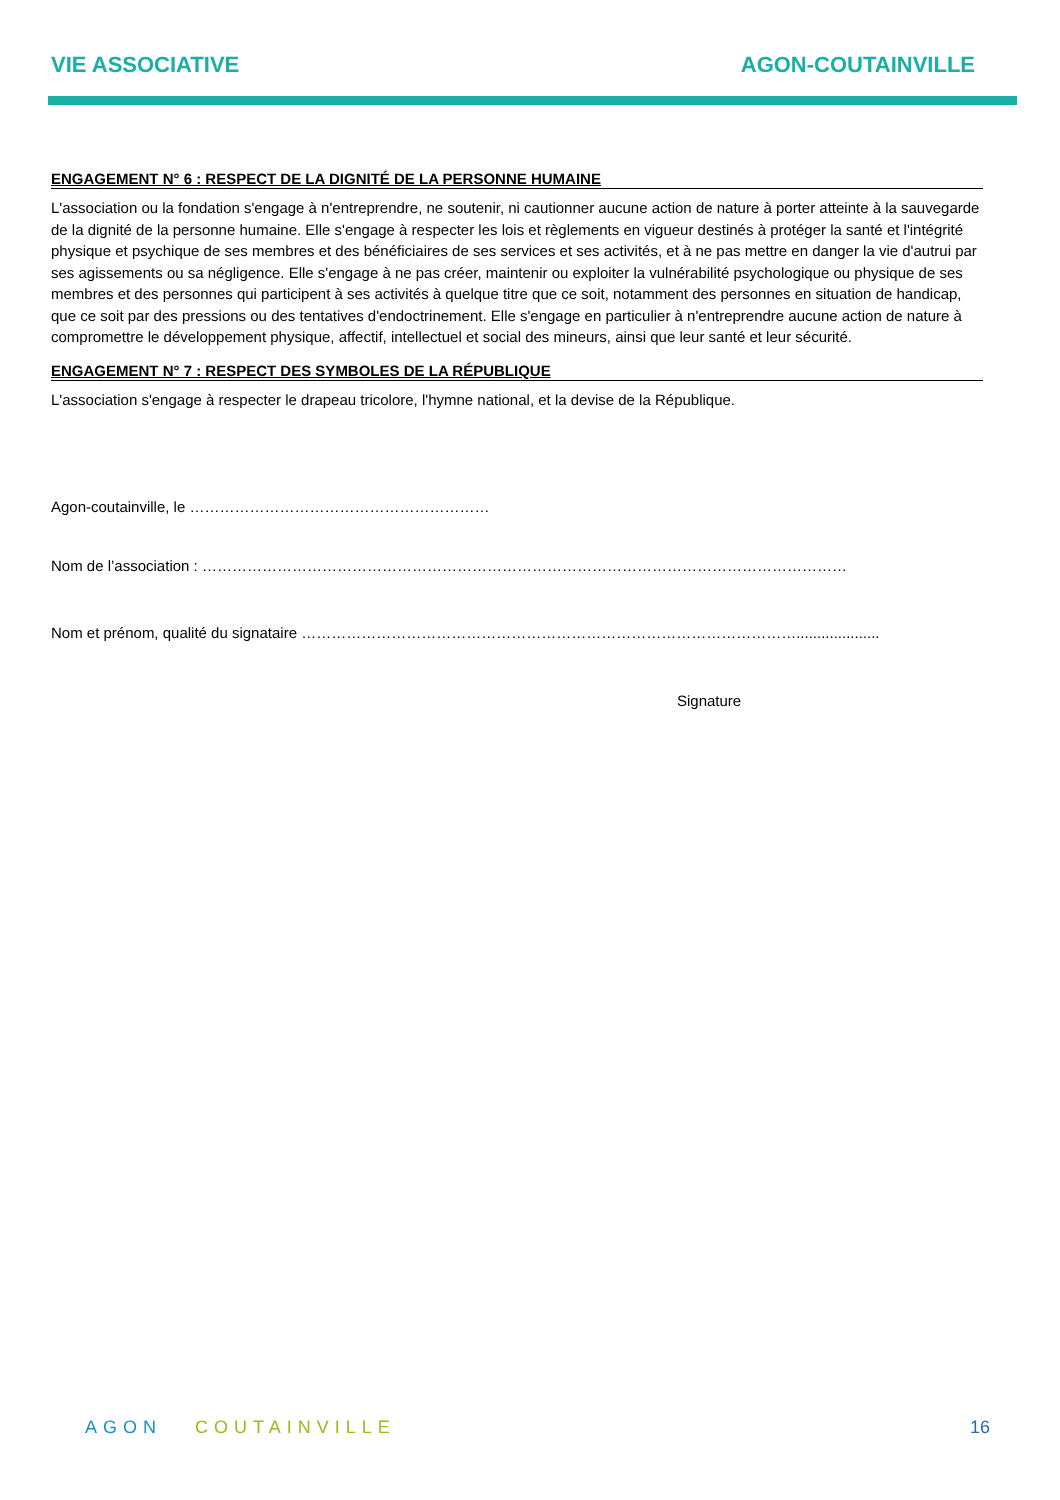VIE ASSOCIATIVE AGON-COUTAINVILLE
ENGAGEMENT N° 6 : RESPECT DE LA DIGNITÉ DE LA PERSONNE HUMAINE
L'association ou la fondation s'engage à n'entreprendre, ne soutenir, ni cautionner aucune action de nature à porter atteinte à la sauvegarde de la dignité de la personne humaine. Elle s'engage à respecter les lois et règlements en vigueur destinés à protéger la santé et l'intégrité physique et psychique de ses membres et des bénéficiaires de ses services et ses activités, et à ne pas mettre en danger la vie d'autrui par ses agissements ou sa négligence. Elle s'engage à ne pas créer, maintenir ou exploiter la vulnérabilité psychologique ou physique de ses membres et des personnes qui participent à ses activités à quelque titre que ce soit, notamment des personnes en situation de handicap, que ce soit par des pressions ou des tentatives d'endoctrinement. Elle s'engage en particulier à n'entreprendre aucune action de nature à compromettre le développement physique, affectif, intellectuel et social des mineurs, ainsi que leur santé et leur sécurité.
ENGAGEMENT N° 7 : RESPECT DES SYMBOLES DE LA RÉPUBLIQUE
L'association s'engage à respecter le drapeau tricolore, l'hymne national, et la devise de la République.
Agon-coutainville, le ……………………………………………………
Nom de l’association : …………………………………………………………………………………………………………………
Nom et prénom, qualité du signataire ………………………………………………………………………………………....................
Signature
AGON COUTAINVILLE 16